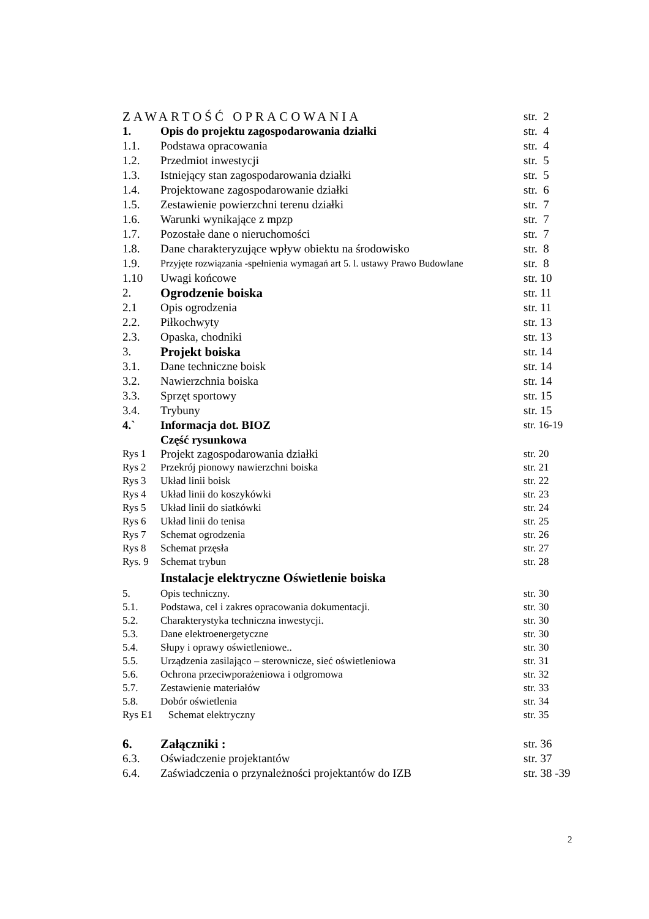| ZAWARTOŚĆ OPRACOWANIA | | str. 2 |
| 1. | Opis do projektu zagospodarowania działki | str. 4 |
| 1.1. | Podstawa opracowania | str. 4 |
| 1.2. | Przedmiot inwestycji | str. 5 |
| 1.3. | Istniejący stan zagospodarowania działki | str. 5 |
| 1.4. | Projektowane zagospodarowanie działki | str. 6 |
| 1.5. | Zestawienie powierzchni terenu działki | str. 7 |
| 1.6. | Warunki wynikające z mpzp | str. 7 |
| 1.7. | Pozostałe dane o nieruchomości | str. 7 |
| 1.8. | Dane charakteryzujące wpływ obiektu na środowisko | str. 8 |
| 1.9. | Przyjęte rozwiązania -spełnienia wymagań art 5. l. ustawy Prawo Budowlane | str. 8 |
| 1.10 | Uwagi końcowe | str. 10 |
| 2. | Ogrodzenie boiska | str. 11 |
| 2.1 | Opis ogrodzenia | str. 11 |
| 2.2. | Piłkochwyty | str. 13 |
| 2.3. | Opaska, chodniki | str. 13 |
| 3. | Projekt boiska | str. 14 |
| 3.1. | Dane techniczne boisk | str. 14 |
| 3.2. | Nawierzchnia boiska | str. 14 |
| 3.3. | Sprzęt sportowy | str. 15 |
| 3.4. | Trybuny | str. 15 |
| 4.` | Informacja dot. BIOZ | str. 16-19 |
| | Część rysunkowa | |
| Rys 1 | Projekt zagospodarowania działki | str. 20 |
| Rys 2 | Przekrój pionowy nawierzchni boiska | str. 21 |
| Rys 3 | Układ linii boisk | str. 22 |
| Rys 4 | Układ linii do koszykówki | str. 23 |
| Rys 5 | Układ linii do siatkówki | str. 24 |
| Rys 6 | Układ linii do tenisa | str. 25 |
| Rys 7 | Schemat ogrodzenia | str. 26 |
| Rys 8 | Schemat przęsła | str. 27 |
| Rys. 9 | Schemat trybun | str. 28 |
| | Instalacje elektryczne Oświetlenie boiska | |
| 5. | Opis techniczny. | str. 30 |
| 5.1. | Podstawa, cel i zakres opracowania dokumentacji. | str. 30 |
| 5.2. | Charakterystyka techniczna inwestycji. | str. 30 |
| 5.3. | Dane elektroenergetyczne | str. 30 |
| 5.4. | Słupy i oprawy oświetleniowe.. | str. 30 |
| 5.5. | Urządzenia zasilająco – sterownicze, sieć oświetleniowa | str. 31 |
| 5.6. | Ochrona przeciwporażeniowa i odgromowa | str. 32 |
| 5.7. | Zestawienie materiałów | str. 33 |
| 5.8. | Dobór oświetlenia | str. 34 |
| Rys E1 | Schemat elektryczny | str. 35 |
| 6. | Załączniki : | str. 36 |
| 6.3. | Oświadczenie projektantów | str. 37 |
| 6.4. | Zaświadczenia o przynależności projektantów do IZB | str. 38 -39 |
2